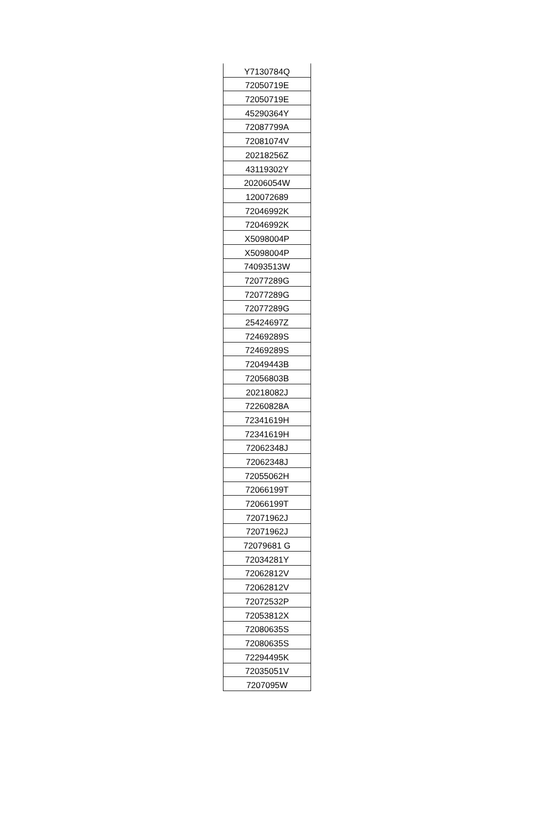| Y7130784Q |
| 72050719E |
| 72050719E |
| 45290364Y |
| 72087799A |
| 72081074V |
| 20218256Z |
| 43119302Y |
| 20206054W |
| 120072689 |
| 72046992K |
| 72046992K |
| X5098004P |
| X5098004P |
| 74093513W |
| 72077289G |
| 72077289G |
| 72077289G |
| 25424697Z |
| 72469289S |
| 72469289S |
| 72049443B |
| 72056803B |
| 20218082J |
| 72260828A |
| 72341619H |
| 72341619H |
| 72062348J |
| 72062348J |
| 72055062H |
| 72066199T |
| 72066199T |
| 72071962J |
| 72071962J |
| 72079681 G |
| 72034281Y |
| 72062812V |
| 72062812V |
| 72072532P |
| 72053812X |
| 72080635S |
| 72080635S |
| 72294495K |
| 72035051V |
| 7207095W |